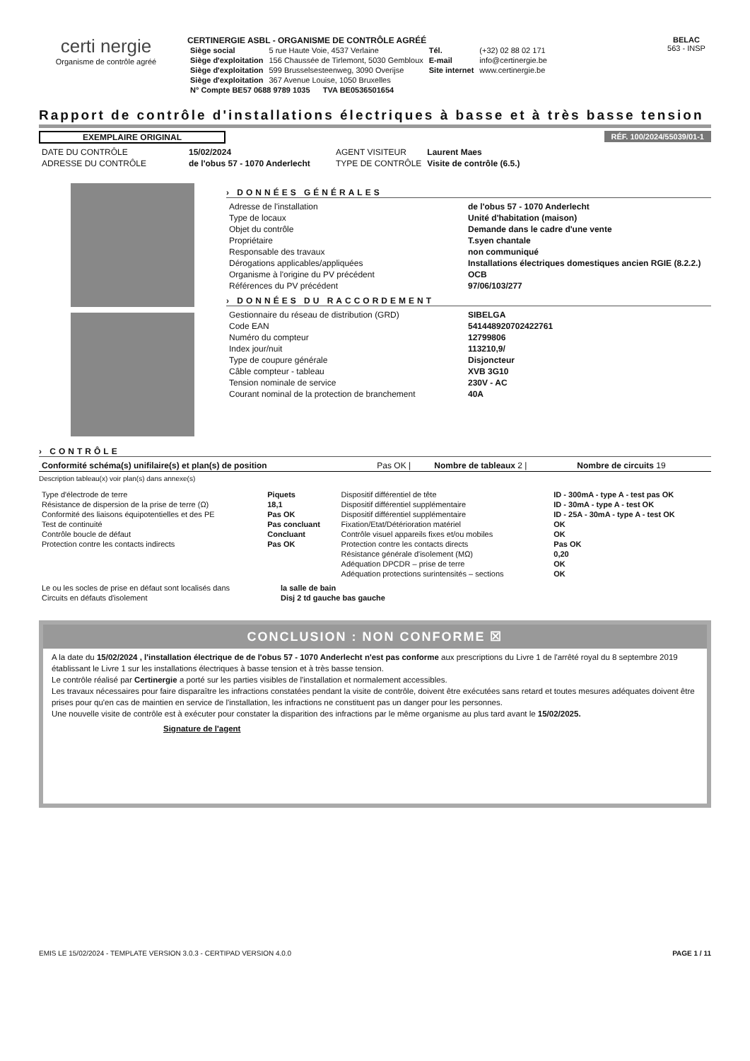certi nergie
Organisme de contrôle agréé
CERTINERGIE ASBL - ORGANISME DE CONTRÔLE AGRÉÉ
| Siège social | 5 rue Haute Voie, 4537 Verlaine | Tél. | (+32) 02 88 02 171 |
| Siège d'exploitation | 156 Chaussée de Tirlemont, 5030 Gembloux | E-mail | info@certinergie.be |
| Siège d'exploitation | 599 Brusselsesteenweg, 3090 Overijse | Site internet | www.certinergie.be |
| Siège d'exploitation | 367 Avenue Louise, 1050 Bruxelles | | |
| N° Compte BE57 0688 9789 1035 TVA BE0536501654 | | | |
BELAC
563 - INSP
Rapport de contrôle d'installations électriques à basse et à très basse tension
EXEMPLAIRE ORIGINAL RÉF. 100/2024/55039/01-1
| DATE DU CONTRÔLE | 15/02/2024 | AGENT VISITEUR | Laurent Maes |
| ADRESSE DU CONTRÔLE | de l'obus 57 - 1070 Anderlecht | TYPE DE CONTRÔLE | Visite de contrôle (6.5.) |
› DONNÉES GÉNÉRALES
| Adresse de l'installation | de l'obus 57 - 1070 Anderlecht |
| Type de locaux | Unité d'habitation (maison) |
| Objet du contrôle | Demande dans le cadre d'une vente |
| Propriétaire | T.syen chantale |
| Responsable des travaux | non communiqué |
| Dérogations applicables/appliquées | Installations électriques domestiques ancien RGIE (8.2.2.) |
| Organisme à l'origine du PV précédent | OCB |
| Références du PV précédent | 97/06/103/277 |
› DONNÉES DU RACCORDEMENT
| Gestionnaire du réseau de distribution (GRD) | SIBELGA |
| Code EAN | 541448920702422761 |
| Numéro du compteur | 12799806 |
| Index jour/nuit | 113210,9/ |
| Type de coupure générale | Disjoncteur |
| Câble compteur - tableau | XVB 3G10 |
| Tension nominale de service | 230V - AC |
| Courant nominal de la protection de branchement | 40A |
› CONTRÔLE
| Conformité schéma(s) unifilaire(s) et plan(s) de position | Pas OK / | Nombre de tableaux 2 / | Nombre de circuits 19 |
Description tableau(x) voir plan(s) dans annexe(s)
| Type d'électrode de terre | Piquets | Dispositif différentiel de tête | ID - 300mA - type A - test pas OK |
| Résistance de dispersion de la prise de terre (Ω) | 18,1 | Dispositif différentiel supplémentaire | ID - 30mA - type A - test OK |
| Conformité des liaisons équipotentielles et des PE | Pas OK | Dispositif différentiel supplémentaire | ID - 25A - 30mA - type A - test OK |
| Test de continuité | Pas concluant | Fixation/Etat/Détérioration matériel | OK |
| Contrôle boucle de défaut | Concluant | Contrôle visuel appareils fixes et/ou mobiles | OK |
| Protection contre les contacts indirects | Pas OK | Protection contre les contacts directs | Pas OK |
| | | Résistance générale d'isolement (MΩ) | 0,20 |
| | | Adéquation DPCDR – prise de terre | OK |
| | | Adéquation protections surintensités – sections | OK |
| Le ou les socles de prise en défaut sont localisés dans | la salle de bain |
| Circuits en défauts d'isolement | Disj 2 td gauche bas gauche |
CONCLUSION : NON CONFORME ☒
A la date du 15/02/2024 , l'installation électrique de de l'obus 57 - 1070 Anderlecht n'est pas conforme aux prescriptions du Livre 1 de l'arrêté royal du 8 septembre 2019 établissant le Livre 1 sur les installations électriques à basse tension et à très basse tension.
Le contrôle réalisé par Certinergie a porté sur les parties visibles de l'installation et normalement accessibles.
Les travaux nécessaires pour faire disparaître les infractions constatées pendant la visite de contrôle, doivent être exécutées sans retard et toutes mesures adéquates doivent être prises pour qu'en cas de maintien en service de l'installation, les infractions ne constituent pas un danger pour les personnes.
Une nouvelle visite de contrôle est à exécuter pour constater la disparition des infractions par le même organisme au plus tard avant le 15/02/2025.
Signature de l'agent
EMIS LE 15/02/2024 - TEMPLATE VERSION 3.0.3 - CERTIPAD VERSION 4.0.0 PAGE 1 / 11